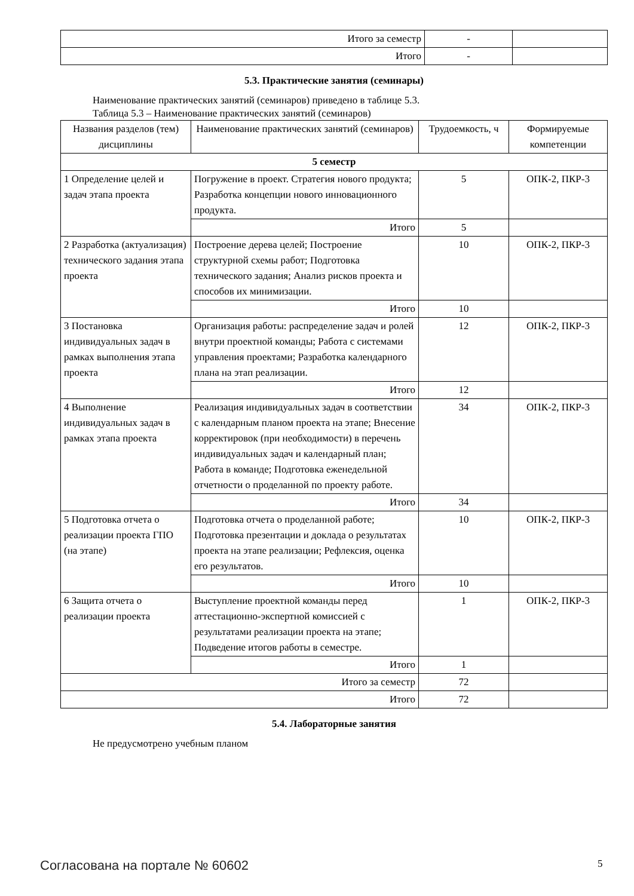| Итого за семестр | - | |
| Итого | - | |
5.3. Практические занятия (семинары)
Наименование практических занятий (семинаров) приведено в таблице 5.3.
Таблица 5.3 – Наименование практических занятий (семинаров)
| Названия разделов (тем) дисциплины | Наименование практических занятий (семинаров) | Трудоемкость, ч | Формируемые компетенции |
| --- | --- | --- | --- |
| 5 семестр | | | |
| 1 Определение целей и задач этапа проекта | Погружение в проект. Стратегия нового продукта; Разработка концепции нового инновационного продукта. | 5 | ОПК-2, ПКР-3 |
| | Итого | 5 | |
| 2 Разработка (актуализация) технического задания этапа проекта | Построение дерева целей; Построение структурной схемы работ; Подготовка технического задания; Анализ рисков проекта и способов их минимизации. | 10 | ОПК-2, ПКР-3 |
| | Итого | 10 | |
| 3 Постановка индивидуальных задач в рамках выполнения этапа проекта | Организация работы: распределение задач и ролей внутри проектной команды; Работа с системами управления проектами; Разработка календарного плана на этап реализации. | 12 | ОПК-2, ПКР-3 |
| | Итого | 12 | |
| 4 Выполнение индивидуальных задач в рамках этапа проекта | Реализация индивидуальных задач в соответствии с календарным планом проекта на этапе; Внесение корректировок (при необходимости) в перечень индивидуальных задач и календарный план; Работа в команде; Подготовка еженедельной отчетности о проделанной по проекту работе. | 34 | ОПК-2, ПКР-3 |
| | Итого | 34 | |
| 5 Подготовка отчета о реализации проекта ГПО (на этапе) | Подготовка отчета о проделанной работе; Подготовка презентации и доклада о результатах проекта на этапе реализации; Рефлексия, оценка его результатов. | 10 | ОПК-2, ПКР-3 |
| | Итого | 10 | |
| 6 Защита отчета о реализации проекта | Выступление проектной команды перед аттестационно-экспертной комиссией с результатами реализации проекта на этапе; Подведение итогов работы в семестре. | 1 | ОПК-2, ПКР-3 |
| | Итого | 1 | |
| Итого за семестр | | 72 | |
| Итого | | 72 | |
5.4. Лабораторные занятия
Не предусмотрено учебным планом
Согласована на портале № 60602 5